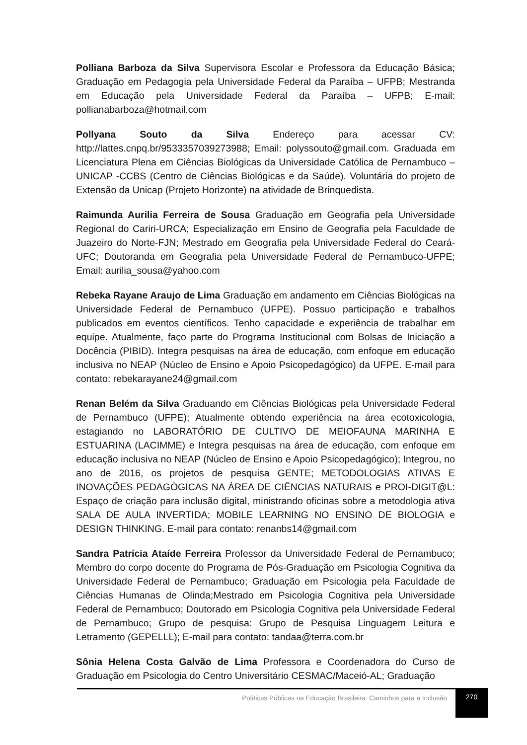Polliana Barboza da Silva Supervisora Escolar e Professora da Educação Básica; Graduação em Pedagogia pela Universidade Federal da Paraíba – UFPB; Mestranda em Educação pela Universidade Federal da Paraíba – UFPB; E-mail: pollianabarboza@hotmail.com
Pollyana Souto da Silva Endereço para acessar CV: http://lattes.cnpq.br/9533357039273988; Email: polyssouto@gmail.com. Graduada em Licenciatura Plena em Ciências Biológicas da Universidade Católica de Pernambuco –UNICAP -CCBS (Centro de Ciências Biológicas e da Saúde). Voluntária do projeto de Extensão da Unicap (Projeto Horizonte) na atividade de Brinquedista.
Raimunda Aurilia Ferreira de Sousa Graduação em Geografia pela Universidade Regional do Cariri-URCA; Especialização em Ensino de Geografia pela Faculdade de Juazeiro do Norte-FJN; Mestrado em Geografia pela Universidade Federal do Ceará-UFC; Doutoranda em Geografia pela Universidade Federal de Pernambuco-UFPE; Email: aurilia_sousa@yahoo.com
Rebeka Rayane Araujo de Lima Graduação em andamento em Ciências Biológicas na Universidade Federal de Pernambuco (UFPE). Possuo participação e trabalhos publicados em eventos científicos. Tenho capacidade e experiência de trabalhar em equipe. Atualmente, faço parte do Programa Institucional com Bolsas de Iniciação a Docência (PIBID). Integra pesquisas na área de educação, com enfoque em educação inclusiva no NEAP (Núcleo de Ensino e Apoio Psicopedagógico) da UFPE. E-mail para contato: rebekarayane24@gmail.com
Renan Belém da Silva Graduando em Ciências Biológicas pela Universidade Federal de Pernambuco (UFPE); Atualmente obtendo experiência na área ecotoxicologia, estagiando no LABORATÓRIO DE CULTIVO DE MEIOFAUNA MARINHA E ESTUARINA (LACIMME) e Integra pesquisas na área de educação, com enfoque em educação inclusiva no NEAP (Núcleo de Ensino e Apoio Psicopedagógico); Integrou, no ano de 2016, os projetos de pesquisa GENTE; METODOLOGIAS ATIVAS E INOVAÇÕES PEDAGÓGICAS NA ÁREA DE CIÊNCIAS NATURAIS e PROI-DIGIT@L: Espaço de criação para inclusão digital, ministrando oficinas sobre a metodologia ativa SALA DE AULA INVERTIDA; MOBILE LEARNING NO ENSINO DE BIOLOGIA e DESIGN THINKING. E-mail para contato: renanbs14@gmail.com
Sandra Patrícia Ataíde Ferreira Professor da Universidade Federal de Pernambuco; Membro do corpo docente do Programa de Pós-Graduação em Psicologia Cognitiva da Universidade Federal de Pernambuco; Graduação em Psicologia pela Faculdade de Ciências Humanas de Olinda;Mestrado em Psicologia Cognitiva pela Universidade Federal de Pernambuco; Doutorado em Psicologia Cognitiva pela Universidade Federal de Pernambuco; Grupo de pesquisa: Grupo de Pesquisa Linguagem Leitura e Letramento (GEPELLL); E-mail para contato: tandaa@terra.com.br
Sônia Helena Costa Galvão de Lima Professora e Coordenadora do Curso de Graduação em Psicologia do Centro Universitário CESMAC/Maceió-AL; Graduação
Políticas Públicas na Educação Brasileira: Caminhos para a Inclusão
270